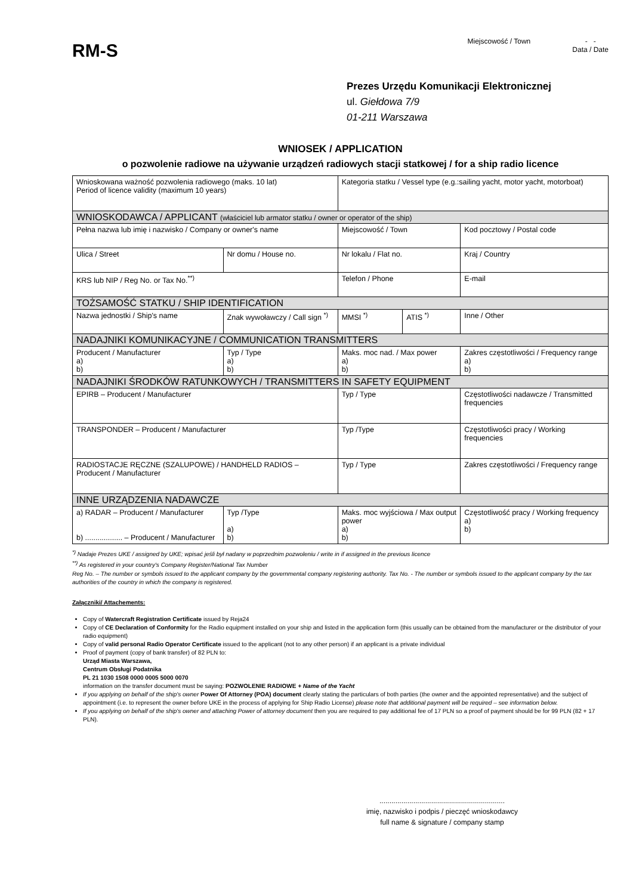RM-S
Miejscowość / Town - -
Data / Date
Prezes Urzędu Komunikacji Elektronicznej
ul. Giełdowa 7/9
01-211 Warszawa
WNIOSEK / APPLICATION
o pozwolenie radiowe na używanie urządzeń radiowych stacji statkowej / for a ship radio licence
| Wnioskowana ważność pozwolenia radiowego (maks. 10 lat) Period of licence validity (maximum 10 years) | | | | Kategoria statku / Vessel type (e.g.:sailing yacht, motor yacht, motorboat) | | | |
| WNIOSKODAWCA / APPLICANT (właściciel lub armator statku / owner or operator of the ship) | | | | | | | |
| Pełna nazwa lub imię i nazwisko / Company or owner's name | | | | Miejscowość / Town | | | Kod pocztowy / Postal code |
| Ulica / Street | | | Nr domu / House no. | Nr lokalu / Flat no. | | | Kraj / Country |
| KRS lub NIP / Reg No. or Tax No.<sup>**)</sup> | | | | Telefon / Phone | | | E-mail |
| TOŻSAMOŚĆ STATKU / SHIP IDENTIFICATION | | | | | | | |
| Nazwa jednostki / Ship's name | Znak wywoławczy / Call sign <sup>*)</sup> | | | MMSI <sup>*)</sup> | ATIS <sup>*)</sup> | Inne / Other | |
| NADAJNIKI KOMUNIKACYJNE / COMMUNICATION TRANSMITTERS | | | | | | | |
| Producent / Manufacturer a) b) | | Typ / Type a) b) | | Maks. moc nad. / Max power a) b) | | Zakres częstotliwości / Frequency range a) b) | |
| NADAJNIKI ŚRODKÓW RATUNKOWYCH / TRANSMITTERS IN SAFETY EQUIPMENT | | | | | | | |
| EPIRB – Producent / Manufacturer | | | | Typ / Type | | | Częstotliwości nadawcze / Transmitted frequencies |
| TRANSPONDER – Producent / Manufacturer | | | | Typ /Type | | | Częstotliwości pracy / Working frequencies |
| RADIOSTACJE RĘCZNE (SZALUPOWE) / HANDHELD RADIOS – Producent / Manufacturer | | | | Typ / Type | | | Zakres częstotliwości / Frequency range |
| INNE URZĄDZENIA NADAWCZE | | | | | | | |
| a) RADAR – Producent / Manufacturer b) .................. – Producent / Manufacturer | | Typ /Type a) b) | | Maks. moc wyjściowa / Max output power a) b) | | | Częstotliwość pracy / Working frequency a) b) |
<sup>*)</sup> Nadaje Prezes UKE / assigned by UKE; wpisać jeśli był nadany w poprzednim pozwoleniu / write in if assigned in the previous licence
<sup>**)</sup> As registered in your country's Company Register/National Tax Number
Reg No. – The number or symbols issued to the applicant company by the governmental company registering authority. Tax No. - The number or symbols issued to the applicant company by the tax authorities of the country in which the company is registered.
Załączniki/ Attachements:
Copy of Watercraft Registration Certificate issued by Reja24
Copy of CE Declaration of Conformity for the Radio equipment installed on your ship and listed in the application form (this usually can be obtained from the manufacturer or the distributor of your radio equipment)
Copy of valid personal Radio Operator Certificate issued to the applicant (not to any other person) if an applicant is a private individual
Proof of payment (copy of bank transfer) of 82 PLN to:
Urząd Miasta Warszawa,
Centrum Obsługi Podatnika
PL 21 1030 1508 0000 0005 5000 0070
information on the transfer document must be saying: POZWOLENIE RADIOWE + Name of the Yacht
If you applying on behalf of the ship's owner Power Of Attorney (POA) document clearly stating the particulars of both parties (the owner and the appointed representative) and the subject of appointment (i.e. to represent the owner before UKE in the process of applying for Ship Radio License) please note that additional payment will be required – see information below.
If you applying on behalf of the ship's owner and attaching Power of attorney document then you are required to pay additional fee of 17 PLN so a proof of payment should be for 99 PLN (82 + 17 PLN).
...............................................................
imię, nazwisko i podpis / pieczęć wnioskodawcy
full name & signature / company stamp